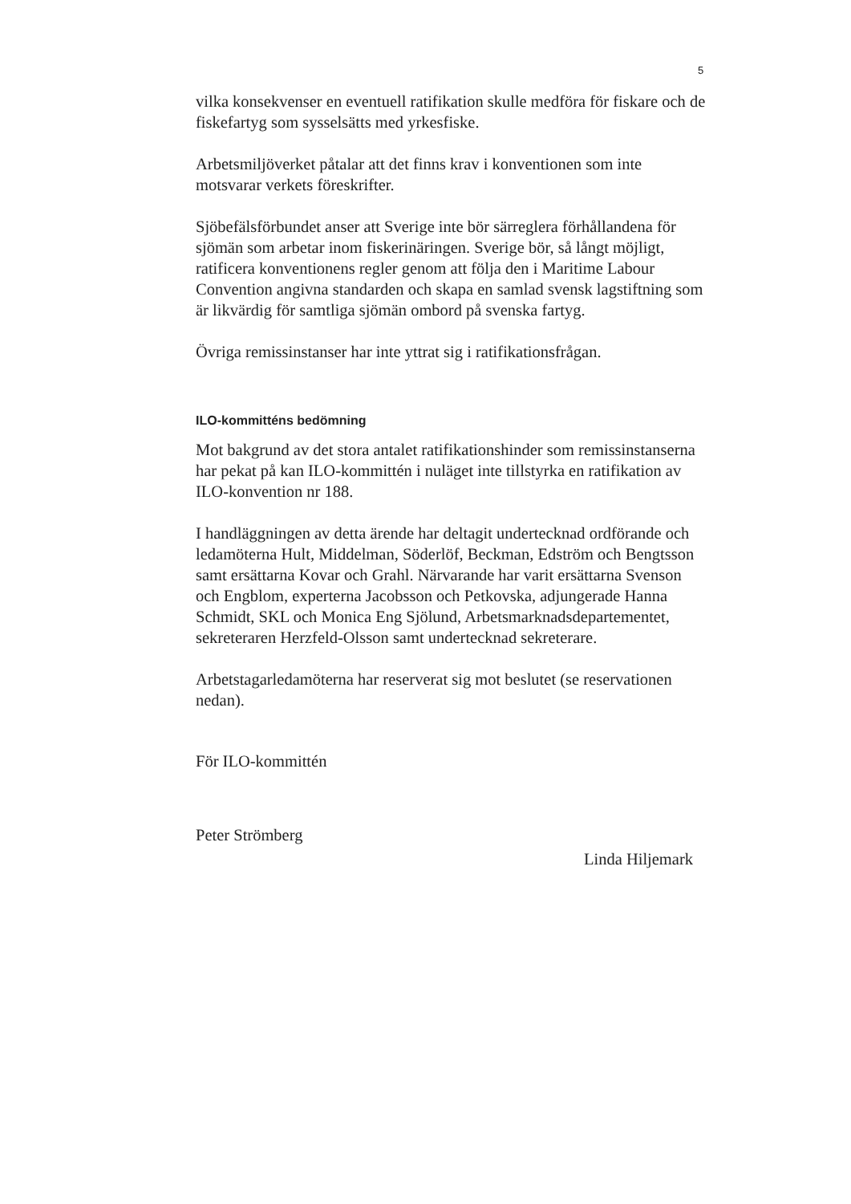5
vilka konsekvenser en eventuell ratifikation skulle medföra för fiskare och de fiskefartyg som sysselsätts med yrkesfiske.
Arbetsmiljöverket påtalar att det finns krav i konventionen som inte motsvarar verkets föreskrifter.
Sjöbefälsförbundet anser att Sverige inte bör särreglera förhållandena för sjömän som arbetar inom fiskerinäringen. Sverige bör, så långt möjligt, ratificera konventionens regler genom att följa den i Maritime Labour Convention angivna standarden och skapa en samlad svensk lagstiftning som är likvärdig för samtliga sjömän ombord på svenska fartyg.
Övriga remissinstanser har inte yttrat sig i ratifikationsfrågan.
ILO-kommitténs bedömning
Mot bakgrund av det stora antalet ratifikationshinder som remissinstanserna har pekat på kan ILO-kommittén i nuläget inte tillstyrka en ratifikation av ILO-konvention nr 188.
I handläggningen av detta ärende har deltagit undertecknad ordförande och ledamöterna Hult, Middelman, Söderlöf, Beckman, Edström och Bengtsson samt ersättarna Kovar och Grahl. Närvarande har varit ersättarna Svenson och Engblom, experterna Jacobsson och Petkovska, adjungerade Hanna Schmidt, SKL och Monica Eng Sjölund, Arbetsmarknadsdepartementet, sekreteraren Herzfeld-Olsson samt undertecknad sekreterare.
Arbetstagarledamöterna har reserverat sig mot beslutet (se reservationen nedan).
För ILO-kommittén
Peter Strömberg
Linda Hiljemark